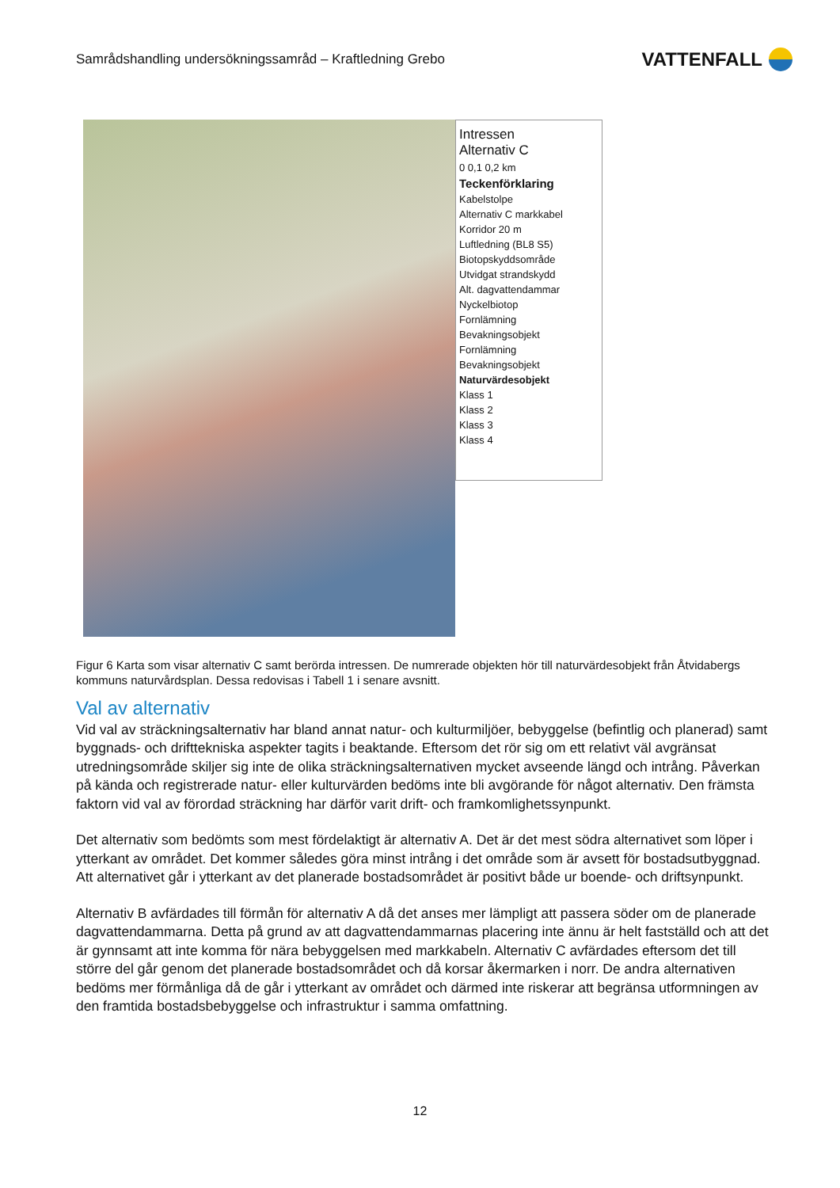Samrådshandling undersökningssamråd – Kraftledning Grebo VATTENFALL
Intressen
Alternativ C
0 0,1 0,2 km
Teckenförklaring
Kabelstolpe
Alternativ C markkabel
Korridor 20 m
Luftledning (BL8 S5)
Biotopskyddsområde
Utvidgat strandskydd
Alt. dagvattendammar
Nyckelbiotop
Fornlämning
Bevakningsobjekt
Fornlämning
Bevakningsobjekt
Naturvärdesobjekt
Klass 1
Klass 2
Klass 3
Klass 4
Figur 6 Karta som visar alternativ C samt berörda intressen. De numrerade objekten hör till naturvärdesobjekt från Åtvidabergs kommuns naturvårdsplan. Dessa redovisas i Tabell 1 i senare avsnitt.
Val av alternativ
Vid val av sträckningsalternativ har bland annat natur- och kulturmiljöer, bebyggelse (befintlig och planerad) samt byggnads- och drifttekniska aspekter tagits i beaktande. Eftersom det rör sig om ett relativt väl avgränsat utredningsområde skiljer sig inte de olika sträckningsalternativen mycket avseende längd och intrång. Påverkan på kända och registrerade natur- eller kulturvärden bedöms inte bli avgörande för något alternativ. Den främsta faktorn vid val av förordad sträckning har därför varit drift- och framkomlighetssynpunkt.
Det alternativ som bedömts som mest fördelaktigt är alternativ A. Det är det mest södra alternativet som löper i ytterkant av området. Det kommer således göra minst intrång i det område som är avsett för bostadsutbyggnad. Att alternativet går i ytterkant av det planerade bostadsområdet är positivt både ur boende- och driftsynpunkt.
Alternativ B avfärdades till förmån för alternativ A då det anses mer lämpligt att passera söder om de planerade dagvattendammarna. Detta på grund av att dagvattendammarnas placering inte ännu är helt fastställd och att det är gynnsamt att inte komma för nära bebyggelsen med markkabeln. Alternativ C avfärdades eftersom det till större del går genom det planerade bostadsområdet och då korsar åkermarken i norr. De andra alternativen bedöms mer förmånliga då de går i ytterkant av området och därmed inte riskerar att begränsa utformningen av den framtida bostadsbebyggelse och infrastruktur i samma omfattning.
12